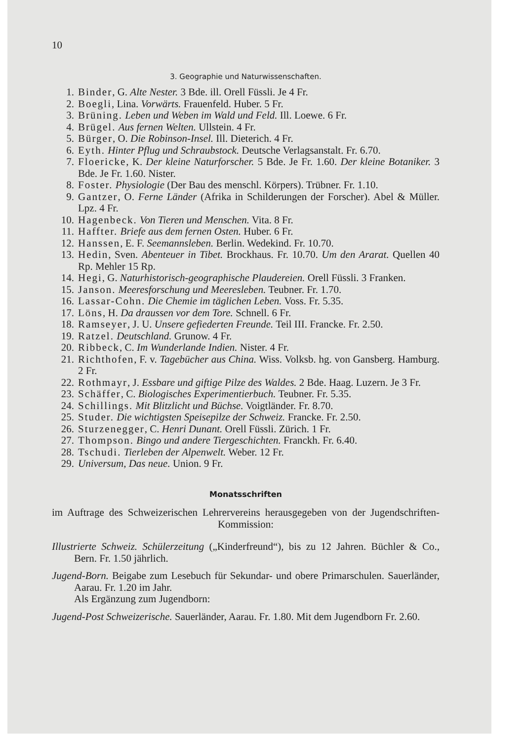10
3. Geographie und Naturwissenschaften.
1. Binder, G. Alte Nester. 3 Bde. ill. Orell Füssli. Je 4 Fr.
2. Boegli, Lina. Vorwärts. Frauenfeld. Huber. 5 Fr.
3. Brüning. Leben und Weben im Wald und Feld. Ill. Loewe. 6 Fr.
4. Brügel. Aus fernen Welten. Ullstein. 4 Fr.
5. Bürger, O. Die Robinson-Insel. Ill. Dieterich. 4 Fr.
6. Eyth. Hinter Pflug und Schraubstock. Deutsche Verlagsanstalt. Fr. 6.70.
7. Floericke, K. Der kleine Naturforscher. 5 Bde. Je Fr. 1.60. Der kleine Botaniker. 3 Bde. Je Fr. 1.60. Nister.
8. Foster. Physiologie (Der Bau des menschl. Körpers). Trübner. Fr. 1.10.
9. Gantzer, O. Ferne Länder (Afrika in Schilderungen der Forscher). Abel & Müller. Lpz. 4 Fr.
10. Hagenbeck. Von Tieren und Menschen. Vita. 8 Fr.
11. Haffter. Briefe aus dem fernen Osten. Huber. 6 Fr.
12. Hanssen, E. F. Seemannsleben. Berlin. Wedekind. Fr. 10.70.
13. Hedin, Sven. Abenteuer in Tibet. Brockhaus. Fr. 10.70. Um den Ararat. Quellen 40 Rp. Mehler 15 Rp.
14. Hegi, G. Naturhistorisch-geographische Plaudereien. Orell Füssli. 3 Franken.
15. Janson. Meeresforschung und Meeresleben. Teubner. Fr. 1.70.
16. Lassar-Cohn. Die Chemie im täglichen Leben. Voss. Fr. 5.35.
17. Löns, H. Da draussen vor dem Tore. Schnell. 6 Fr.
18. Ramseyer, J. U. Unsere gefiederten Freunde. Teil III. Francke. Fr. 2.50.
19. Ratzel. Deutschland. Grunow. 4 Fr.
20. Ribbeck, C. Im Wunderlande Indien. Nister. 4 Fr.
21. Richthofen, F. v. Tagebücher aus China. Wiss. Volksb. hg. von Gansberg. Hamburg. 2 Fr.
22. Rothmayr, J. Essbare und giftige Pilze des Waldes. 2 Bde. Haag. Luzern. Je 3 Fr.
23. Schäffer, C. Biologisches Experimentierbuch. Teubner. Fr. 5.35.
24. Schillings. Mit Blitzlicht und Büchse. Voigtländer. Fr. 8.70.
25. Studer. Die wichtigsten Speisepilze der Schweiz. Francke. Fr. 2.50.
26. Sturzenegger, C. Henri Dunant. Orell Füssli. Zürich. 1 Fr.
27. Thompson. Bingo und andere Tiergeschichten. Franckh. Fr. 6.40.
28. Tschudi. Tierleben der Alpenwelt. Weber. 12 Fr.
29. Universum, Das neue. Union. 9 Fr.
Monatsschriften
im Auftrage des Schweizerischen Lehrervereins herausgegeben von der Jugendschriften-Kommission:
Illustrierte Schweiz. Schülerzeitung („Kinderfreund“), bis zu 12 Jahren. Büchler & Co., Bern. Fr. 1.50 jährlich.
Jugend-Born. Beigabe zum Lesebuch für Sekundar- und obere Primarschulen. Sauerländer, Aarau. Fr. 1.20 im Jahr.
Als Ergänzung zum Jugendborn:
Jugend-Post Schweizerische. Sauerländer, Aarau. Fr. 1.80. Mit dem Jugendborn Fr. 2.60.